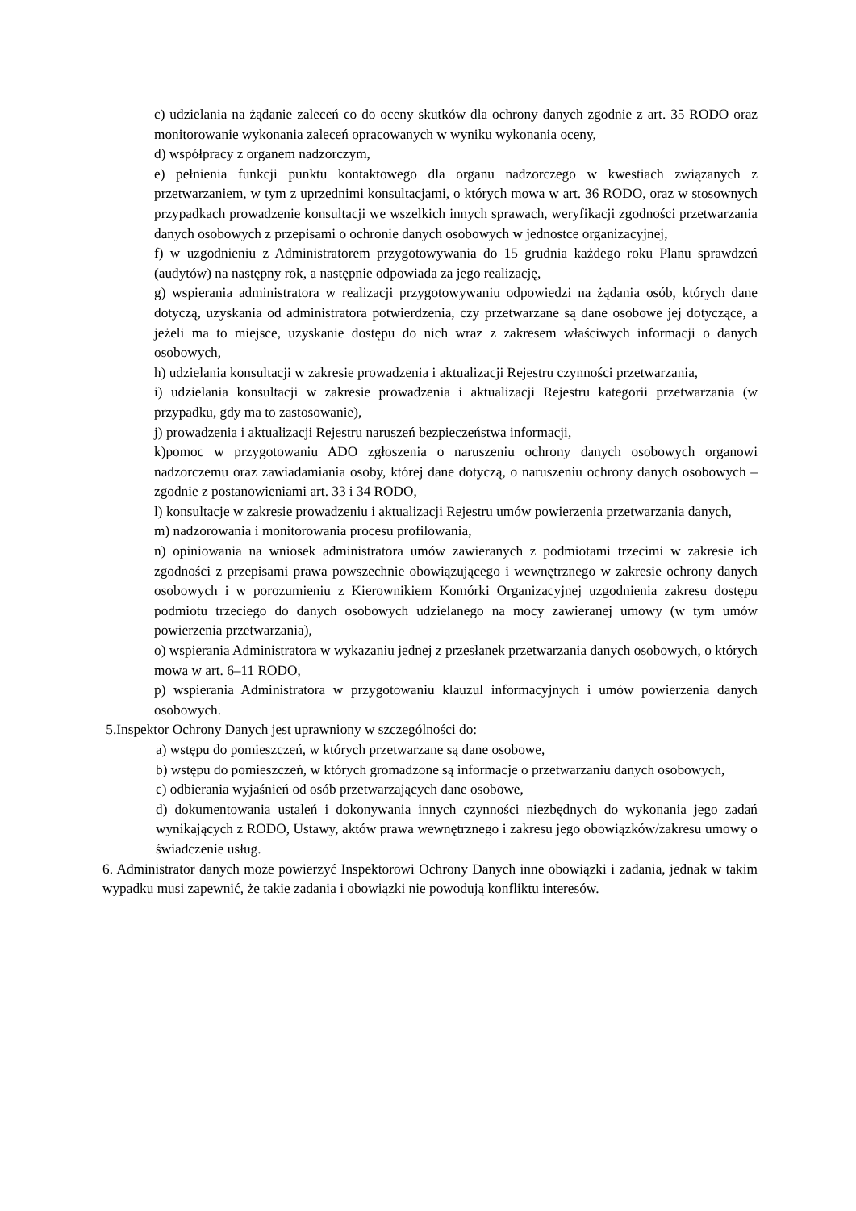c) udzielania na żądanie zaleceń co do oceny skutków dla ochrony danych zgodnie z art. 35 RODO oraz monitorowanie wykonania zaleceń opracowanych w wyniku wykonania oceny,
d) współpracy z organem nadzorczym,
e) pełnienia funkcji punktu kontaktowego dla organu nadzorczego w kwestiach związanych z przetwarzaniem, w tym z uprzednimi konsultacjami, o których mowa w art. 36 RODO, oraz w stosownych przypadkach prowadzenie konsultacji we wszelkich innych sprawach, weryfikacji zgodności przetwarzania danych osobowych z przepisami o ochronie danych osobowych w jednostce organizacyjnej,
f) w uzgodnieniu z Administratorem przygotowywania do 15 grudnia każdego roku Planu sprawdzeń (audytów) na następny rok, a następnie odpowiada za jego realizację,
g) wspierania administratora w realizacji przygotowywaniu odpowiedzi na żądania osób, których dane dotyczą, uzyskania od administratora potwierdzenia, czy przetwarzane są dane osobowe jej dotyczące, a jeżeli ma to miejsce, uzyskanie dostępu do nich wraz z zakresem właściwych informacji o danych osobowych,
h) udzielania konsultacji w zakresie prowadzenia i aktualizacji Rejestru czynności przetwarzania,
i) udzielania konsultacji w zakresie prowadzenia i aktualizacji Rejestru kategorii przetwarzania (w przypadku, gdy ma to zastosowanie),
j) prowadzenia i aktualizacji Rejestru naruszeń bezpieczeństwa informacji,
k)pomoc w przygotowaniu ADO zgłoszenia o naruszeniu ochrony danych osobowych organowi nadzorczemu oraz zawiadamiania osoby, której dane dotyczą, o naruszeniu ochrony danych osobowych – zgodnie z postanowieniami art. 33 i 34 RODO,
l) konsultacje w zakresie prowadzeniu i aktualizacji Rejestru umów powierzenia przetwarzania danych,
m) nadzorowania i monitorowania procesu profilowania,
n) opiniowania na wniosek administratora umów zawieranych z podmiotami trzecimi w zakresie ich zgodności z przepisami prawa powszechnie obowiązującego i wewnętrznego w zakresie ochrony danych osobowych i w porozumieniu z Kierownikiem Komórki Organizacyjnej uzgodnienia zakresu dostępu podmiotu trzeciego do danych osobowych udzielanego na mocy zawieranej umowy (w tym umów powierzenia przetwarzania),
o) wspierania Administratora w wykazaniu jednej z przesłanek przetwarzania danych osobowych, o których mowa w art. 6–11 RODO,
p) wspierania Administratora w przygotowaniu klauzul informacyjnych i umów powierzenia danych osobowych.
5.Inspektor Ochrony Danych jest uprawniony w szczególności do:
a) wstępu do pomieszczeń, w których przetwarzane są dane osobowe,
b) wstępu do pomieszczeń, w których gromadzone są informacje o przetwarzaniu danych osobowych,
c) odbierania wyjaśnień od osób przetwarzających dane osobowe,
d) dokumentowania ustaleń i dokonywania innych czynności niezbędnych do wykonania jego zadań wynikających z RODO, Ustawy, aktów prawa wewnętrznego i zakresu jego obowiązków/zakresu umowy o świadczenie usług.
6. Administrator danych może powierzyć Inspektorowi Ochrony Danych inne obowiązki i zadania, jednak w takim wypadku musi zapewnić, że takie zadania i obowiązki nie powodują konfliktu interesów.